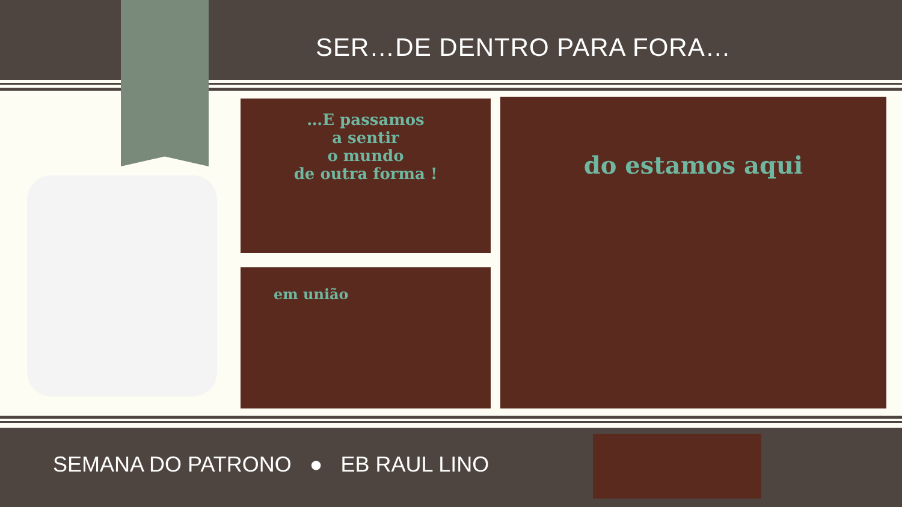SER…DE DENTRO PARA FORA…
…E passamos
a sentir
o mundo
de outra forma !
em união
do estamos aqui
SEMANA DO PATRONO ● EB RAUL LINO